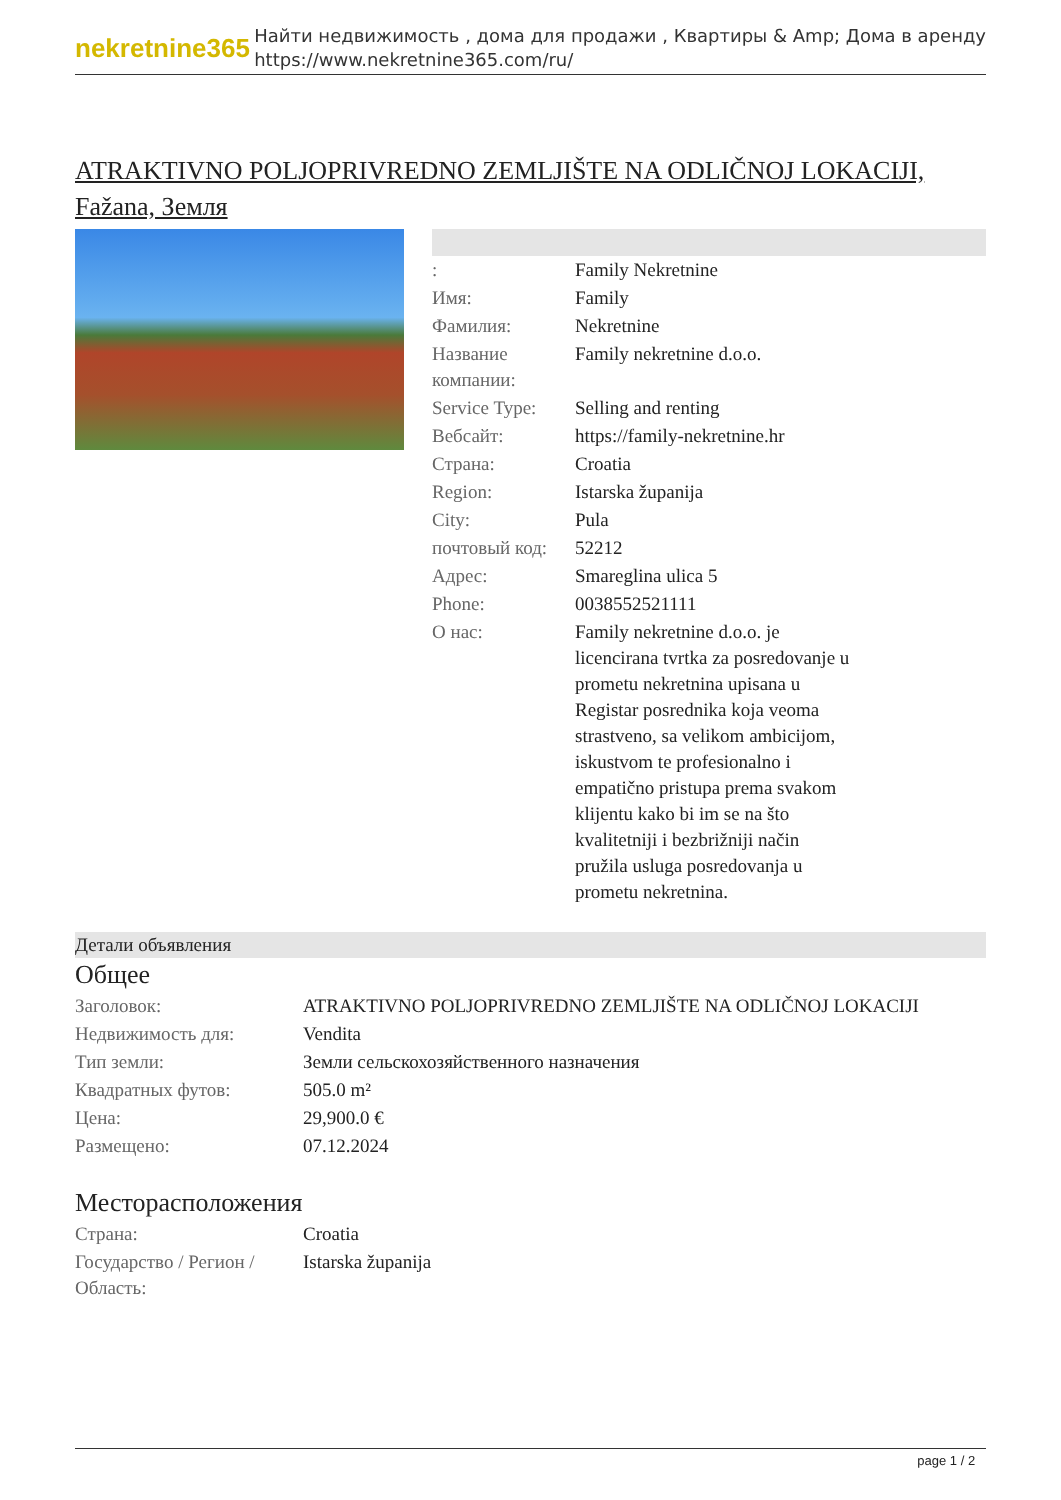nekretnine365
Найти недвижимость , дома для продажи , Квартиры & Amp; Дома в аренду
https://www.nekretnine365.com/ru/
ATRAKTIVNO POLJOPRIVREDNO ZEMLJIŠTE NA ODLIČNOJ LOKACIJI, Fažana, Земля
| : | Family Nekretnine |
| Имя: | Family |
| Фамилия: | Nekretnine |
| Название компании: | Family nekretnine d.o.o. |
| Service Type: | Selling and renting |
| Вебсайт: | https://family-nekretnine.hr |
| Страна: | Croatia |
| Region: | Istarska županija |
| City: | Pula |
| почтовый код: | 52212 |
| Адрес: | Smareglina ulica 5 |
| Phone: | 0038552521111 |
| О нас: | Family nekretnine d.o.o. je licencirana tvrtka za posredovanje u prometu nekretnina upisana u Registar posrednika koja veoma strastveno, sa velikom ambicijom, iskustvom te profesionalno i empatično pristupa prema svakom klijentu kako bi im se na što kvalitetniji i bezbrižniji način pružila usluga posredovanja u prometu nekretnina. |
Детали объявления
Общее
| Заголовок: | ATRAKTIVNO POLJOPRIVREDNO ZEMLJIŠTE NA ODLIČNOJ LOKACIJI |
| Недвижимость для: | Vendita |
| Тип земли: | Земли сельскохозяйственного назначения |
| Квадратных футов: | 505.0 m² |
| Цена: | 29,900.0 € |
| Размещено: | 07.12.2024 |
Месторасположения
| Страна: | Croatia |
| Государство / Регион / Область: | Istarska županija |
page 1 / 2